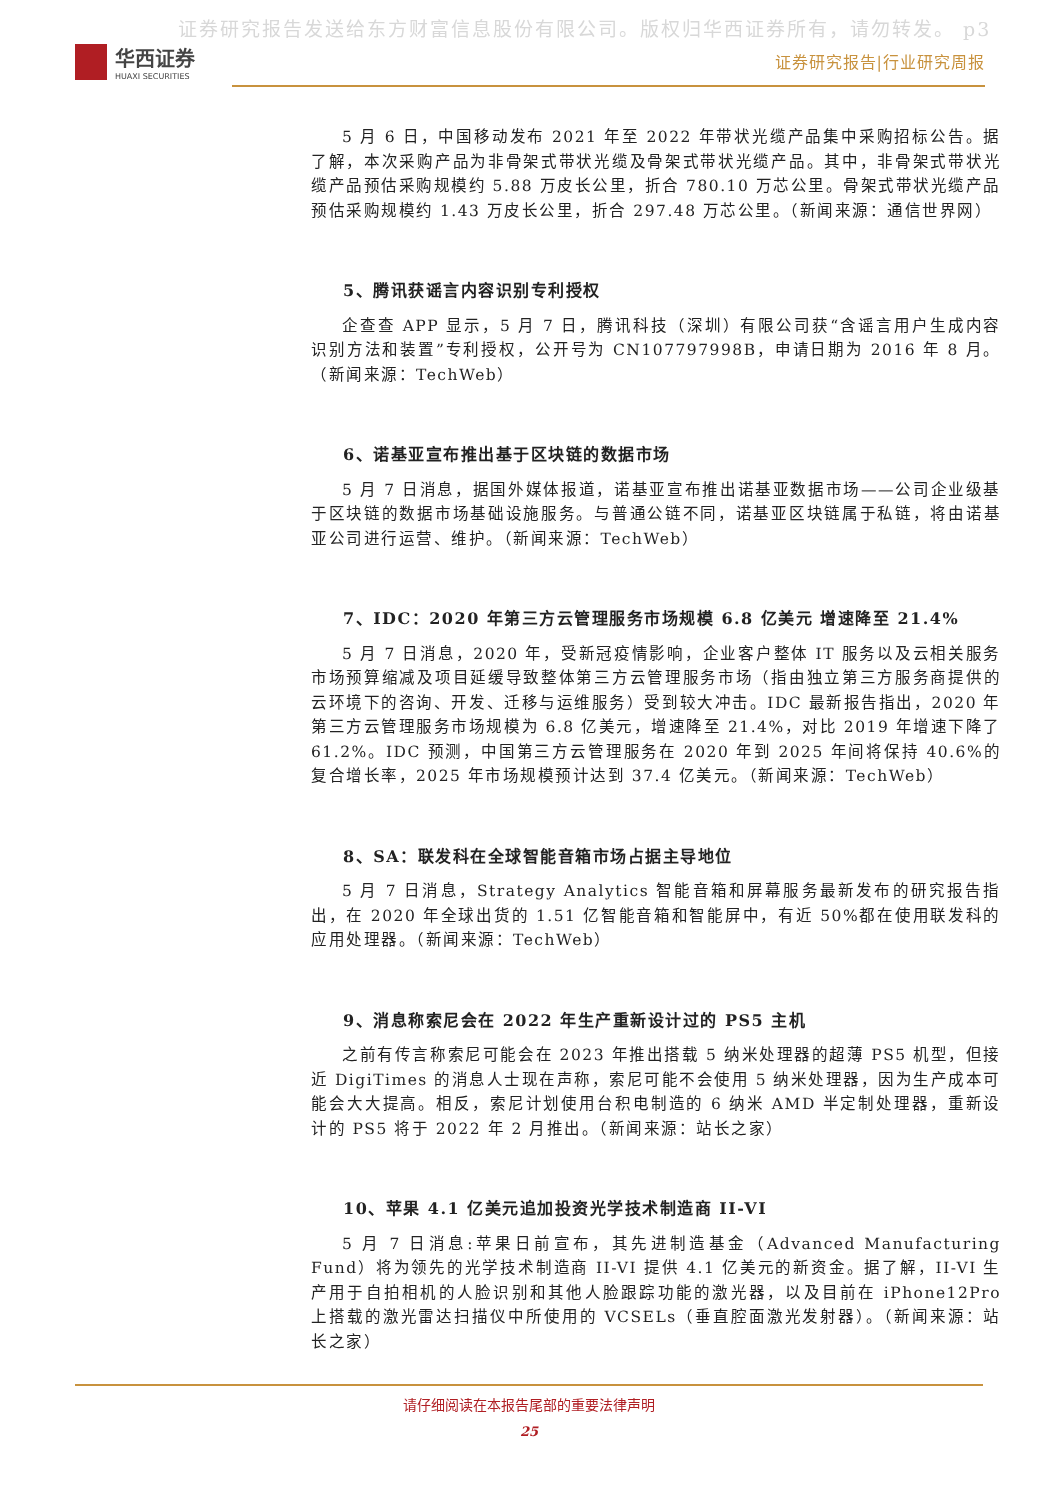证券研究报告发送给东方财富信息股份有限公司。版权归华西证券所有，请勿转发。 p3
华西证券
HUAXI SECURITIES
证券研究报告|行业研究周报
5 月 6 日，中国移动发布 2021 年至 2022 年带状光缆产品集中采购招标公告。据了解，本次采购产品为非骨架式带状光缆及骨架式带状光缆产品。其中，非骨架式带状光缆产品预估采购规模约 5.88 万皮长公里，折合 780.10 万芯公里。骨架式带状光缆产品预估采购规模约 1.43 万皮长公里，折合 297.48 万芯公里。（新闻来源：通信世界网）
5、腾讯获谣言内容识别专利授权
企查查 APP 显示，5 月 7 日，腾讯科技（深圳）有限公司获“含谣言用户生成内容识别方法和装置”专利授权，公开号为 CN107797998B，申请日期为 2016 年 8 月。（新闻来源：TechWeb）
6、诺基亚宣布推出基于区块链的数据市场
5 月 7 日消息，据国外媒体报道，诺基亚宣布推出诺基亚数据市场——公司企业级基于区块链的数据市场基础设施服务。与普通公链不同，诺基亚区块链属于私链，将由诺基亚公司进行运营、维护。（新闻来源：TechWeb）
7、IDC：2020 年第三方云管理服务市场规模 6.8 亿美元 增速降至 21.4%
5 月 7 日消息，2020 年，受新冠疫情影响，企业客户整体 IT 服务以及云相关服务市场预算缩减及项目延缓导致整体第三方云管理服务市场（指由独立第三方服务商提供的云环境下的咨询、开发、迁移与运维服务）受到较大冲击。IDC 最新报告指出，2020 年第三方云管理服务市场规模为 6.8 亿美元，增速降至 21.4%，对比 2019 年增速下降了 61.2%。IDC 预测，中国第三方云管理服务在 2020 年到 2025 年间将保持 40.6%的复合增长率，2025 年市场规模预计达到 37.4 亿美元。（新闻来源：TechWeb）
8、SA：联发科在全球智能音箱市场占据主导地位
5 月 7 日消息，Strategy Analytics 智能音箱和屏幕服务最新发布的研究报告指出，在 2020 年全球出货的 1.51 亿智能音箱和智能屏中，有近 50%都在使用联发科的应用处理器。（新闻来源：TechWeb）
9、消息称索尼会在 2022 年生产重新设计过的 PS5 主机
之前有传言称索尼可能会在 2023 年推出搭载 5 纳米处理器的超薄 PS5 机型，但接近 DigiTimes 的消息人士现在声称，索尼可能不会使用 5 纳米处理器，因为生产成本可能会大大提高。相反，索尼计划使用台积电制造的 6 纳米 AMD 半定制处理器，重新设计的 PS5 将于 2022 年 2 月推出。（新闻来源：站长之家）
10、苹果 4.1 亿美元追加投资光学技术制造商 II-VI
5 月 7 日消息:苹果日前宣布，其先进制造基金（Advanced Manufacturing Fund）将为领先的光学技术制造商 II-VI 提供 4.1 亿美元的新资金。据了解，II-VI 生产用于自拍相机的人脸识别和其他人脸跟踪功能的激光器，以及目前在 iPhone12Pro 上搭载的激光雷达扫描仪中所使用的 VCSELs（垂直腔面激光发射器）。（新闻来源：站长之家）
请仔细阅读在本报告尾部的重要法律声明
25